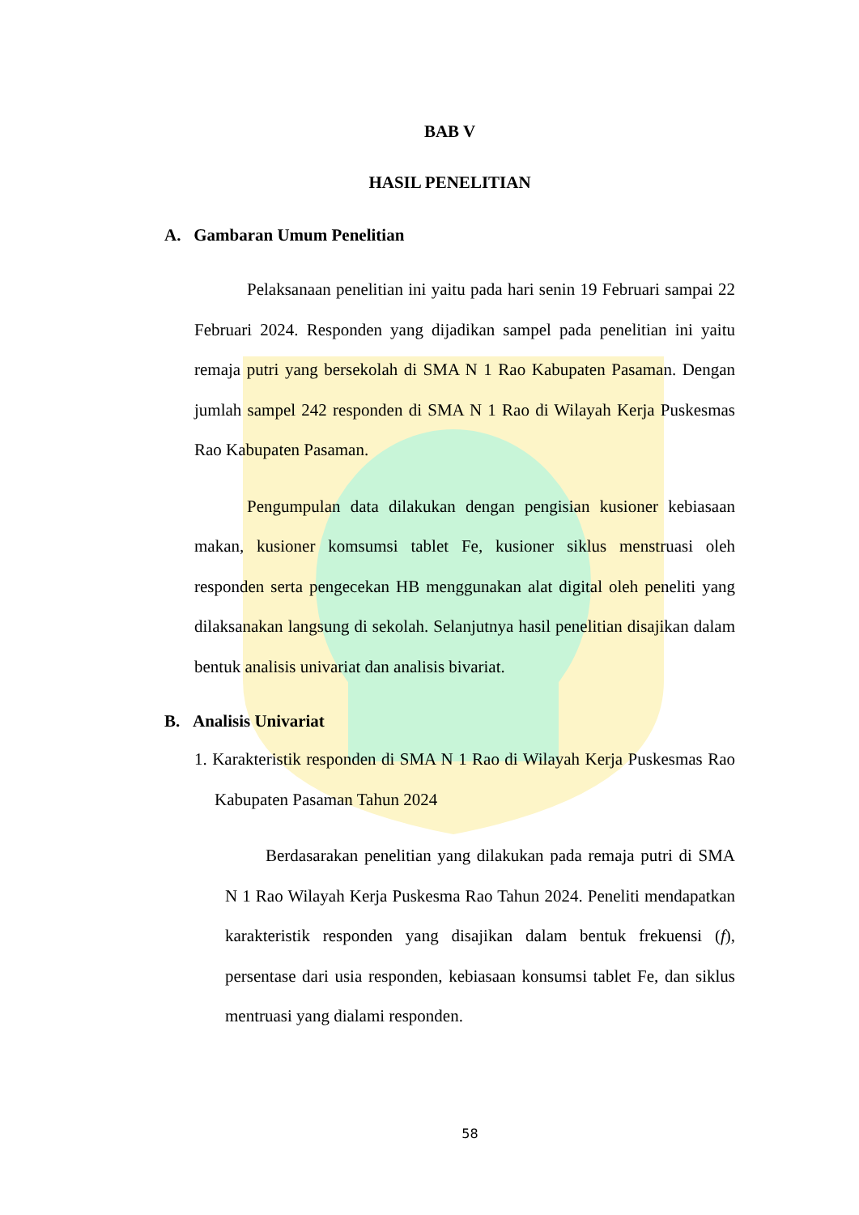BAB V
HASIL PENELITIAN
A. Gambaran Umum Penelitian
Pelaksanaan penelitian ini yaitu pada hari senin 19 Februari sampai 22 Februari 2024. Responden yang dijadikan sampel pada penelitian ini yaitu remaja putri yang bersekolah di SMA N 1 Rao Kabupaten Pasaman. Dengan jumlah sampel 242 responden di SMA N 1 Rao di Wilayah Kerja Puskesmas Rao Kabupaten Pasaman.
Pengumpulan data dilakukan dengan pengisian kusioner kebiasaan makan, kusioner komsumsi tablet Fe, kusioner siklus menstruasi oleh responden serta pengecekan HB menggunakan alat digital oleh peneliti yang dilaksanakan langsung di sekolah. Selanjutnya hasil penelitian disajikan dalam bentuk analisis univariat dan analisis bivariat.
B. Analisis Univariat
1. Karakteristik responden di SMA N 1 Rao di Wilayah Kerja Puskesmas Rao Kabupaten Pasaman Tahun 2024
Berdasarakan penelitian yang dilakukan pada remaja putri di SMA N 1 Rao Wilayah Kerja Puskesma Rao Tahun 2024. Peneliti mendapatkan karakteristik responden yang disajikan dalam bentuk frekuensi (f), persentase dari usia responden, kebiasaan konsumsi tablet Fe, dan siklus mentruasi yang dialami responden.
58